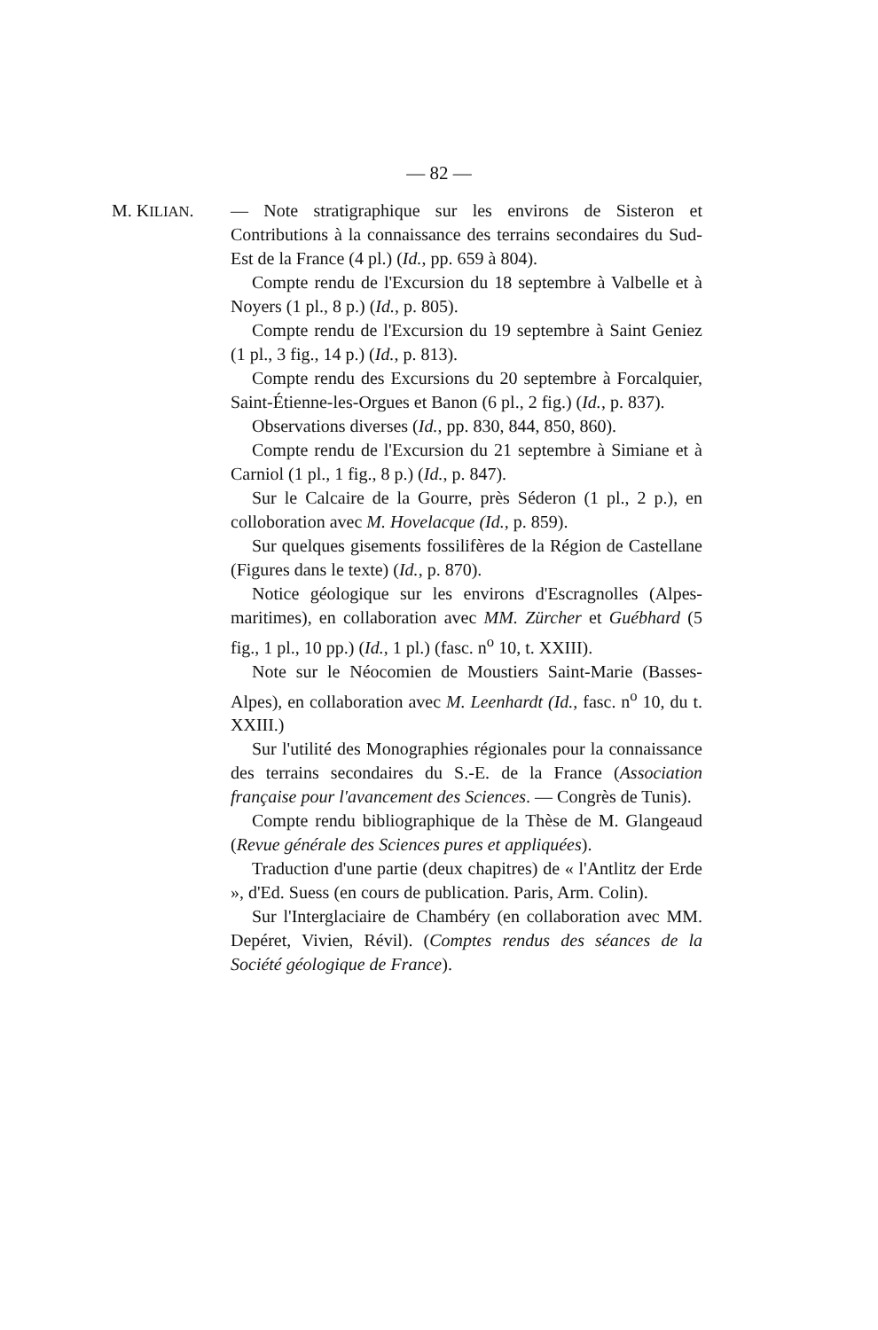— 82 —
M. KILIAN. — Note stratigraphique sur les environs de Sisteron et Contributions à la connaissance des terrains secondaires du Sud-Est de la France (4 pl.) (Id., pp. 659 à 804).
Compte rendu de l'Excursion du 18 septembre à Valbelle et à Noyers (1 pl., 8 p.) (Id., p. 805).
Compte rendu de l'Excursion du 19 septembre à Saint Geniez (1 pl., 3 fig., 14 p.) (Id., p. 813).
Compte rendu des Excursions du 20 septembre à Forcalquier, Saint-Étienne-les-Orgues et Banon (6 pl., 2 fig.) (Id., p. 837).
Observations diverses (Id., pp. 830, 844, 850, 860).
Compte rendu de l'Excursion du 21 septembre à Simiane et à Carniol (1 pl., 1 fig., 8 p.) (Id., p. 847).
Sur le Calcaire de la Gourre, près Séderon (1 pl., 2 p.), en colloboration avec M. Hovelacque (Id., p. 859).
Sur quelques gisements fossilifères de la Région de Castellane (Figures dans le texte) (Id., p. 870).
Notice géologique sur les environs d'Escragnolles (Alpes-maritimes), en collaboration avec MM. Zürcher et Guébhard (5 fig., 1 pl., 10 pp.) (Id., 1 pl.) (fasc. n<sup>o</sup> 10, t. XXIII).
Note sur le Néocomien de Moustiers Saint-Marie (Basses-Alpes), en collaboration avec M. Leenhardt (Id., fasc. n<sup>o</sup> 10, du t. XXIII.)
Sur l'utilité des Monographies régionales pour la connaissance des terrains secondaires du S.-E. de la France (Association française pour l'avancement des Sciences. — Congrès de Tunis).
Compte rendu bibliographique de la Thèse de M. Glangeaud (Revue générale des Sciences pures et appliquées).
Traduction d'une partie (deux chapitres) de « l'Antlitz der Erde », d'Ed. Suess (en cours de publication. Paris, Arm. Colin).
Sur l'Interglaciaire de Chambéry (en collaboration avec MM. Depéret, Vivien, Révil). (Comptes rendus des séances de la Société géologique de France).